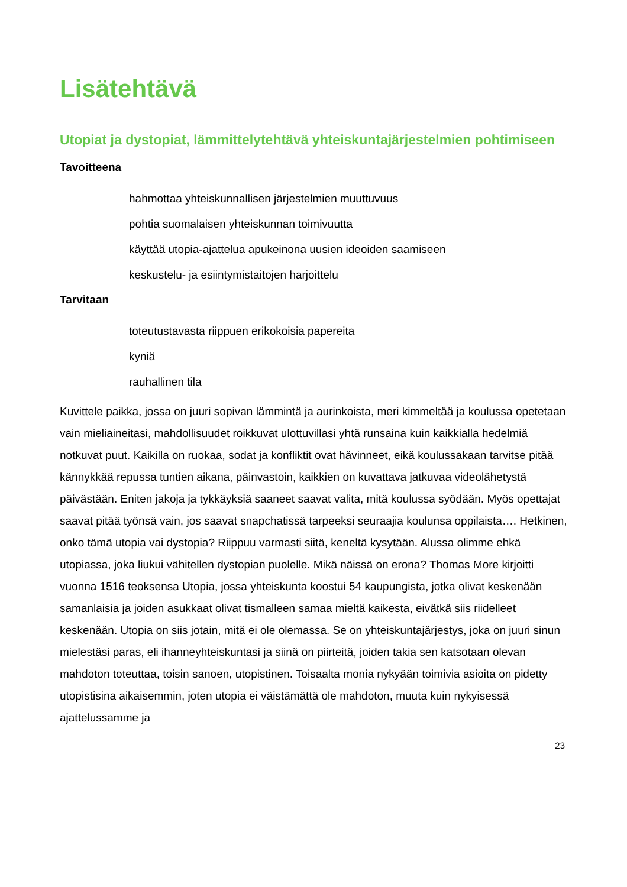Lisätehtävä
Utopiat ja dystopiat, lämmittelytehtävä yhteiskuntajärjestelmien pohtimiseen
Tavoitteena
hahmottaa yhteiskunnallisen järjestelmien muuttuvuus
pohtia suomalaisen yhteiskunnan toimivuutta
käyttää utopia-ajattelua apukeinona uusien ideoiden saamiseen
keskustelu- ja esiintymistaitojen harjoittelu
Tarvitaan
toteutustavasta riippuen erikokoisia papereita
kyniä
rauhallinen tila
Kuvittele paikka, jossa on juuri sopivan lämmintä ja aurinkoista, meri kimmeltää ja koulussa opetetaan vain mieliaineitasi, mahdollisuudet roikkuvat ulottuvillasi yhtä runsaina kuin kaikkialla hedelmiä notkuvat puut. Kaikilla on ruokaa, sodat ja konfliktit ovat hävinneet, eikä koulussakaan tarvitse pitää kännykkää repussa tuntien aikana, päinvastoin, kaikkien on kuvattava jatkuvaa videolähetystä päivästään. Eniten jakoja ja tykkäyksiä saaneet saavat valita, mitä koulussa syödään. Myös opettajat saavat pitää työnsä vain, jos saavat snapchatissä tarpeeksi seuraajia koulunsa oppilaista…. Hetkinen, onko tämä utopia vai dystopia? Riippuu varmasti siitä, keneltä kysytään. Alussa olimme ehkä utopiassa, joka liukui vähitellen dystopian puolelle. Mikä näissä on erona? Thomas More kirjoitti vuonna 1516 teoksensa Utopia, jossa yhteiskunta koostui 54 kaupungista, jotka olivat keskenään samanlaisia ja joiden asukkaat olivat tismalleen samaa mieltä kaikesta, eivätkä siis riidelleet keskenään. Utopia on siis jotain, mitä ei ole olemassa. Se on yhteiskuntajärjestys, joka on juuri sinun mielestäsi paras, eli ihanneyhteiskuntasi ja siinä on piirteitä, joiden takia sen katsotaan olevan mahdoton toteuttaa, toisin sanoen, utopistinen. Toisaalta monia nykyään toimivia asioita on pidetty utopistisina aikaisemmin, joten utopia ei väistämättä ole mahdoton, muuta kuin nykyisessä ajattelussamme ja
23